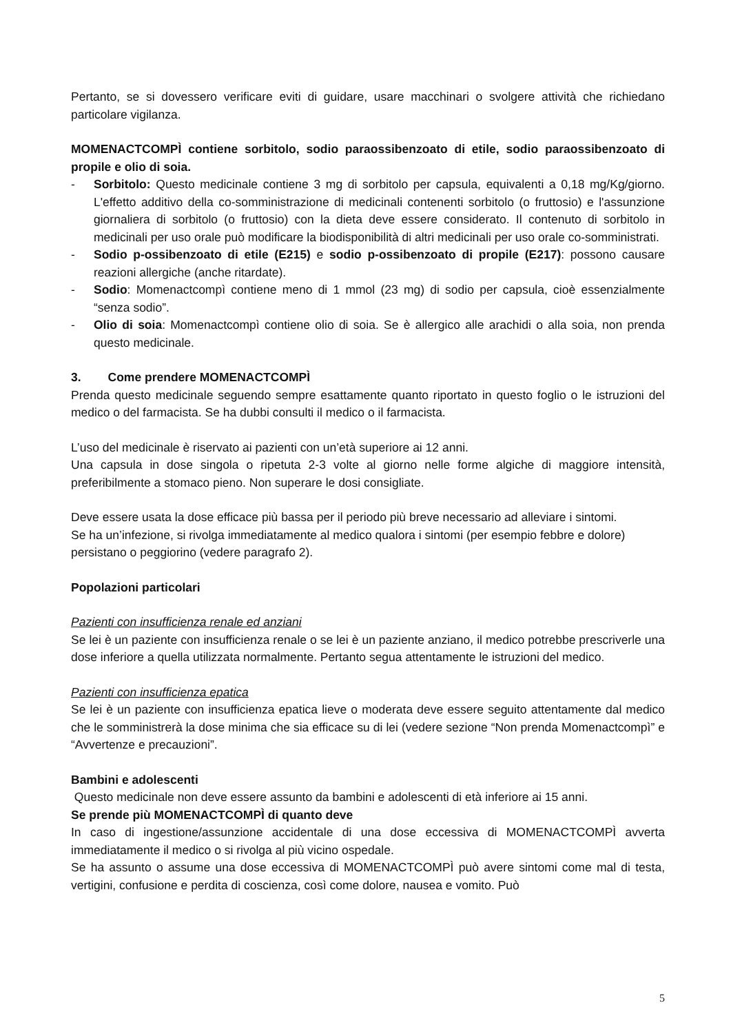Pertanto, se si dovessero verificare eviti di guidare, usare macchinari o svolgere attività che richiedano particolare vigilanza.
MOMENACTCOMPÌ contiene sorbitolo, sodio paraossibenzoato di etile, sodio paraossibenzoato di propile e olio di soia.
- Sorbitolo: Questo medicinale contiene 3 mg di sorbitolo per capsula, equivalenti a 0,18 mg/Kg/giorno. L'effetto additivo della co-somministrazione di medicinali contenenti sorbitolo (o fruttosio) e l'assunzione giornaliera di sorbitolo (o fruttosio) con la dieta deve essere considerato. Il contenuto di sorbitolo in medicinali per uso orale può modificare la biodisponibilità di altri medicinali per uso orale co-somministrati.
- Sodio p-ossibenzoato di etile (E215) e sodio p-ossibenzoato di propile (E217): possono causare reazioni allergiche (anche ritardate).
- Sodio: Momenactcompì contiene meno di 1 mmol (23 mg) di sodio per capsula, cioè essenzialmente “senza sodio”.
- Olio di soia: Momenactcompì contiene olio di soia. Se è allergico alle arachidi o alla soia, non prenda questo medicinale.
3. Come prendere MOMENACTCOMPÌ
Prenda questo medicinale seguendo sempre esattamente quanto riportato in questo foglio o le istruzioni del medico o del farmacista. Se ha dubbi consulti il medico o il farmacista.
L’uso del medicinale è riservato ai pazienti con un’età superiore ai 12 anni.
Una capsula in dose singola o ripetuta 2-3 volte al giorno nelle forme algiche di maggiore intensità, preferibilmente a stomaco pieno. Non superare le dosi consigliate.
Deve essere usata la dose efficace più bassa per il periodo più breve necessario ad alleviare i sintomi.
Se ha un’infezione, si rivolga immediatamente al medico qualora i sintomi (per esempio febbre e dolore) persistano o peggiorino (vedere paragrafo 2).
Popolazioni particolari
Pazienti con insufficienza renale ed anziani
Se lei è un paziente con insufficienza renale o se lei è un paziente anziano, il medico potrebbe prescriverle una dose inferiore a quella utilizzata normalmente. Pertanto segua attentamente le istruzioni del medico.
Pazienti con insufficienza epatica
Se lei è un paziente con insufficienza epatica lieve o moderata deve essere seguito attentamente dal medico che le somministrerà la dose minima che sia efficace su di lei (vedere sezione “Non prenda Momenactcompì” e “Avvertenze e precauzioni”.
Bambini e adolescenti
Questo medicinale non deve essere assunto da bambini e adolescenti di età inferiore ai 15 anni.
Se prende più MOMENACTCOMPÌ di quanto deve
In caso di ingestione/assunzione accidentale di una dose eccessiva di MOMENACTCOMPÌ avverta immediatamente il medico o si rivolga al più vicino ospedale.
Se ha assunto o assume una dose eccessiva di MOMENACTCOMPÌ può avere sintomi come mal di testa, vertigini, confusione e perdita di coscienza, così come dolore, nausea e vomito. Può
5